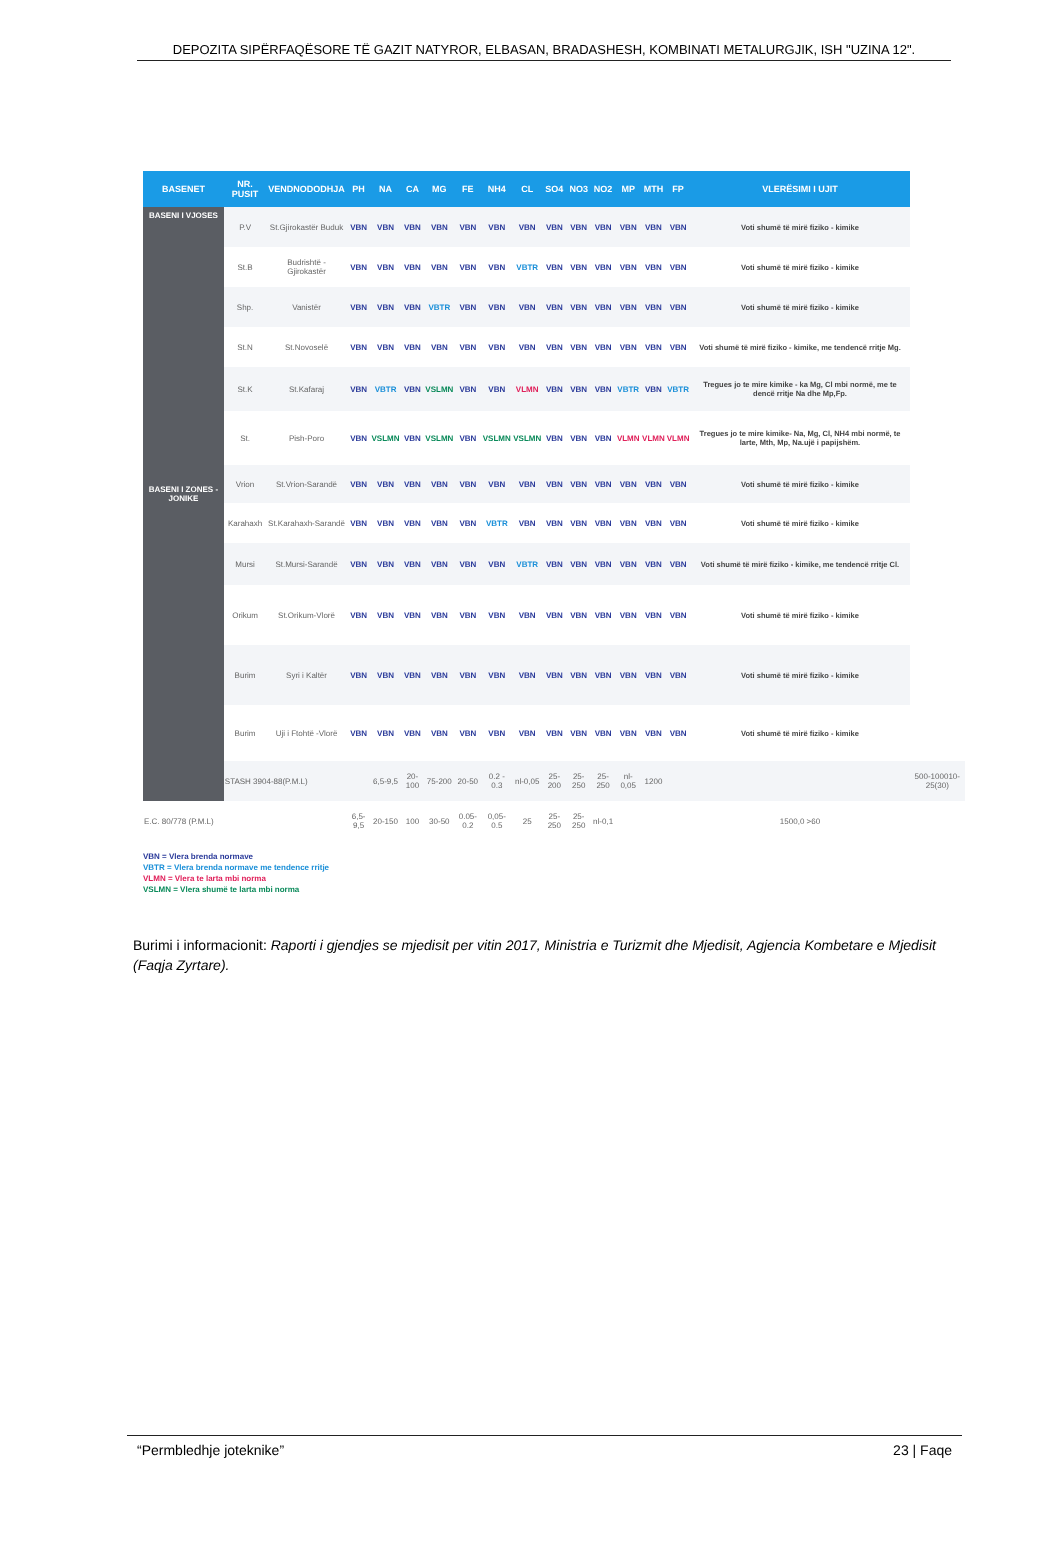DEPOZITA SIPËRFAQËSORE TË GAZIT NATYROR, ELBASAN, BRADASHESH, KOMBINATI METALURGJIK, ISH "UZINA 12".
| BASENET | NR. PUSIT | VENDNODODHJA | PH | NA | CA | MG | FE | NH4 | CL | SO4 | NO3 | NO2 | MP | MTH | FP | VLERËSIMI I UJIT | |
| --- | --- | --- | --- | --- | --- | --- | --- | --- | --- | --- | --- | --- | --- | --- | --- | --- | --- |
| BASENI I VJOSES | P.V | St.Gjirokastër Buduk | VBN | VBN | VBN | VBN | VBN | VBN | VBN | VBN | VBN | VBN | VBN | VBN | VBN | Voti shumë të mirë fiziko - kimike | |
| BASENI I ZONES - JONIKE | St.B | Budrishtë - Gjirokastër | VBN | VBN | VBN | VBN | VBN | VBN | VBTR | VBN | VBN | VBN | VBN | VBN | VBN | Voti shumë të mirë fiziko - kimike | |
| | Shp. | Vanistër | VBN | VBN | VBN | VBTR | VBN | VBN | VBN | VBN | VBN | VBN | VBN | VBN | VBN | Voti shumë të mirë fiziko - kimike | |
| | St.N | St.Novoselë | VBN | VBN | VBN | VBN | VBN | VBN | VBN | VBN | VBN | VBN | VBN | VBN | VBN | Voti shumë të mirë fiziko - kimike, me tendencë rritje Mg. | |
| | St.K | St.Kafaraj | VBN | VBTR | VBN | VSLMN | VBN | VBN | VLMN | VBN | VBN | VBN | VBTR | VBN | VBTR | Tregues jo te mire kimike - ka Mg, Cl mbi normë, me te dencë rritje Na dhe Mp,Fp. | |
| | St. | Pish-Poro | VBN | VSLMN | VBN | VSLMN | VBN | VSLMN | VSLMN | VBN | VBN | VBN | VLMN | VLMN | VLMN | Tregues jo te mire kimike- Na, Mg, Cl, NH4 mbi normë, te larte, Mth, Mp, Na.ujë i papijshëm. | |
| | Vrion | St.Vrion-Sarandë | VBN | VBN | VBN | VBN | VBN | VBN | VBN | VBN | VBN | VBN | VBN | VBN | VBN | Voti shumë të mirë fiziko - kimike | |
| | Karahaxh | St.Karahaxh-Sarandë | VBN | VBN | VBN | VBN | VBN | VBTR | VBN | VBN | VBN | VBN | VBN | VBN | VBN | Voti shumë të mirë fiziko - kimike | |
| | Mursi | St.Mursi-Sarandë | VBN | VBN | VBN | VBN | VBN | VBN | VBTR | VBN | VBN | VBN | VBN | VBN | VBN | Voti shumë të mirë fiziko - kimike, me tendencë rritje Cl. | |
| | Orikum | St.Orikum-Vlorë | VBN | VBN | VBN | VBN | VBN | VBN | VBN | VBN | VBN | VBN | VBN | VBN | VBN | Voti shumë të mirë fiziko - kimike | |
| | Burim | Syri i Kaltër | VBN | VBN | VBN | VBN | VBN | VBN | VBN | VBN | VBN | VBN | VBN | VBN | VBN | Voti shumë të mirë fiziko - kimike | |
| | Burim | Uji i Ftohtë -Vlorë | VBN | VBN | VBN | VBN | VBN | VBN | VBN | VBN | VBN | VBN | VBN | VBN | VBN | Voti shumë të mirë fiziko - kimike | |
| | STASH 3904-88(P.M.L) | | | 6,5-9,5 | 20-100 | 75-200 | 20-50 | 0.2 - 0.3 | nl-0,05 | 25-200 | 25-250 | 25-250 | nl-0,05 | 1200 | | | 500-100010-25(30) |
| E.C. 80/778 (P.M.L) | | | 6,5-9,5 | 20-150 | 100 | 30-50 | 0.05-0.2 | 0,05-0.5 | 25 | 25-250 | 25-250 | nl-0,1 | | | | 1500,0 >60 | |
VBN = Vlera brenda normave
VBTR = Vlera brenda normave me tendence rritje
VLMN = Vlera te larta mbi norma
VSLMN = Vlera shumë te larta mbi norma
Burimi i informacionit: Raporti i gjendjes se mjedisit per vitin 2017, Ministria e Turizmit dhe Mjedisit, Agjencia Kombetare e Mjedisit (Faqja Zyrtare).
“Permbledhje joteknike” 23 | Faqe